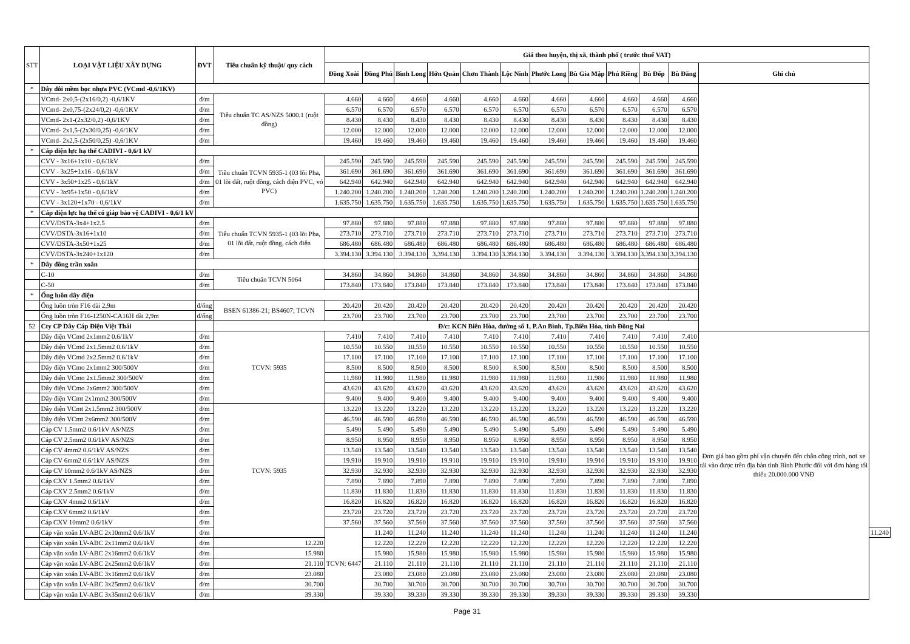| STT | LOẠI VẬT LIỆU XÂY DỰNG | ĐVT | Tiêu chuẩn kỹ thuật/ quy cách | Giá theo huyện, thị xã, thành phố ( trước thuế VAT) | | | | | | | | | | | | |
| --- | --- | --- | --- | --- | --- | --- | --- | --- | --- | --- | --- | --- | --- | --- | --- | --- |
| | | | | Đồng Xoài | Đồng Phú | Bình Long | Hớn Quản | Chơn Thành | Lộc Ninh | Phước Long | Bù Gia Mập | Phú Riềng | Bù Đốp | Bù Đăng | Ghi chú | |
| * | Dây đôi mềm bọc nhựa PVC (VCmd -0,6/1KV) | | | | | | | | | | | | | | | |
| | VCmd- 2x0,5-(2x16/0,2) -0,6/1KV | đ/m | Tiêu chuẩn TC AS/NZS 5000.1 (ruột đồng) | 4.660 | 4.660 | 4.660 | 4.660 | 4.660 | 4.660 | 4.660 | 4.660 | 4.660 | 4.660 | 4.660 | | |
| | VCmd- 2x0,75-(2x24/0,2) -0,6/1KV | đ/m | | 6.570 | 6.570 | 6.570 | 6.570 | 6.570 | 6.570 | 6.570 | 6.570 | 6.570 | 6.570 | 6.570 | | |
| | VCmd- 2x1-(2x32/0,2) -0,6/1KV | đ/m | | 8.430 | 8.430 | 8.430 | 8.430 | 8.430 | 8.430 | 8.430 | 8.430 | 8.430 | 8.430 | 8.430 | | |
| | VCmd- 2x1,5-(2x30/0,25) -0,6/1KV | đ/m | | 12.000 | 12.000 | 12.000 | 12.000 | 12.000 | 12.000 | 12.000 | 12.000 | 12.000 | 12.000 | 12.000 | | |
| | VCmd- 2x2,5-(2x50/0,25) -0,6/1KV | đ/m | | 19.460 | 19.460 | 19.460 | 19.460 | 19.460 | 19.460 | 19.460 | 19.460 | 19.460 | 19.460 | 19.460 | | |
| * | Cáp điện lực hạ thế CADIVI - 0,6/1 kV | | | | | | | | | | | | | | | |
| | CVV - 3x16+1x10 - 0,6/1kV | đ/m | Tiêu chuẩn TCVN 5935-1 (03 lõi Pha, 01 lõi đất, ruột đồng, cách điện PVC, vỏ PVC) | 245.590 | 245.590 | 245.590 | 245.590 | 245.590 | 245.590 | 245.590 | 245.590 | 245.590 | 245.590 | 245.590 | | |
| | CVV - 3x25+1x16 - 0,6/1kV | đ/m | | 361.690 | 361.690 | 361.690 | 361.690 | 361.690 | 361.690 | 361.690 | 361.690 | 361.690 | 361.690 | 361.690 | | |
| | CVV - 3x50+1x25 - 0,6/1kV | đ/m | | 642.940 | 642.940 | 642.940 | 642.940 | 642.940 | 642.940 | 642.940 | 642.940 | 642.940 | 642.940 | 642.940 | | |
| | CVV - 3x95+1x50 - 0,6/1kV | đ/m | | 1.240.200 | 1.240.200 | 1.240.200 | 1.240.200 | 1.240.200 | 1.240.200 | 1.240.200 | 1.240.200 | 1.240.200 | 1.240.200 | 1.240.200 | | |
| | CVV - 3x120+1x70 - 0,6/1kV | đ/m | | 1.635.750 | 1.635.750 | 1.635.750 | 1.635.750 | 1.635.750 | 1.635.750 | 1.635.750 | 1.635.750 | 1.635.750 | 1.635.750 | 1.635.750 | | |
| * | Cáp điện lực hạ thế có giáp bảo vệ CADIVI - 0,6/1 kV | | | | | | | | | | | | | | | |
| | CVV/DSTA-3x4+1x2.5 | đ/m | Tiêu chuẩn TCVN 5935-1 (03 lõi Pha, 01 lõi đất, ruột đồng, cách điện | 97.880 | 97.880 | 97.880 | 97.880 | 97.880 | 97.880 | 97.880 | 97.880 | 97.880 | 97.880 | 97.880 | | |
| | CVV/DSTA-3x16+1x10 | đ/m | | 273.710 | 273.710 | 273.710 | 273.710 | 273.710 | 273.710 | 273.710 | 273.710 | 273.710 | 273.710 | 273.710 | | |
| | CVV/DSTA-3x50+1x25 | đ/m | | 686.480 | 686.480 | 686.480 | 686.480 | 686.480 | 686.480 | 686.480 | 686.480 | 686.480 | 686.480 | 686.480 | | |
| | CVV/DSTA-3x240+1x120 | đ/m | | 3.394.130 | 3.394.130 | 3.394.130 | 3.394.130 | 3.394.130 | 3.394.130 | 3.394.130 | 3.394.130 | 3.394.130 | 3.394.130 | 3.394.130 | | |
| * | Dây đồng trần xoắn | | | | | | | | | | | | | | | |
| | C-10 | đ/m | Tiêu chuẩn TCVN 5064 | 34.860 | 34.860 | 34.860 | 34.860 | 34.860 | 34.860 | 34.860 | 34.860 | 34.860 | 34.860 | 34.860 | | |
| | C-50 | đ/m | | 173.840 | 173.840 | 173.840 | 173.840 | 173.840 | 173.840 | 173.840 | 173.840 | 173.840 | 173.840 | 173.840 | | |
| * | Ống luồn dây điện | | | | | | | | | | | | | | | |
| | Ống luồn tròn F16 dài 2,9m | đ/ống | BSEN 61386-21; BS4607; TCVN | 20.420 | 20.420 | 20.420 | 20.420 | 20.420 | 20.420 | 20.420 | 20.420 | 20.420 | 20.420 | 20.420 | | |
| | Ống luồn tròn F16-1250N-CA16H dài 2,9m | đ/ống | | 23.700 | 23.700 | 23.700 | 23.700 | 23.700 | 23.700 | 23.700 | 23.700 | 23.700 | 23.700 | 23.700 | | |
| 52 | Cty CP Dây Cáp Điện Việt Thái | | Đ/c: KCN Biên Hòa, đường số 1, P.An Bình, Tp.Biên Hòa, tỉnh Đồng Nai | | | | | | | | | | | | | |
| | Dây điện VCmd 2x1mm2 0.6/1kV | đ/m | TCVN: 5935 | 7.410 | 7.410 | 7.410 | 7.410 | 7.410 | 7.410 | 7.410 | 7.410 | 7.410 | 7.410 | 7.410 | Đơn giá bao gồm phí vận chuyển đến chân công trình, nơi xe tải vào được trên địa bàn tỉnh Bình Phước đối với đơn hàng tối thiểu 20.000.000 VNĐ | |
| | Dây điện VCmd 2x1.5mm2 0.6/1kV | đ/m | | 10.550 | 10.550 | 10.550 | 10.550 | 10.550 | 10.550 | 10.550 | 10.550 | 10.550 | 10.550 | 10.550 | | |
| | Dây điện VCmd 2x2.5mm2 0.6/1kV | đ/m | | 17.100 | 17.100 | 17.100 | 17.100 | 17.100 | 17.100 | 17.100 | 17.100 | 17.100 | 17.100 | 17.100 | | |
| | Dây điện VCmo 2x1mm2 300/500V | đ/m | | 8.500 | 8.500 | 8.500 | 8.500 | 8.500 | 8.500 | 8.500 | 8.500 | 8.500 | 8.500 | 8.500 | | |
| | Dây điện VCmo 2x1.5mm2 300/500V | đ/m | | 11.980 | 11.980 | 11.980 | 11.980 | 11.980 | 11.980 | 11.980 | 11.980 | 11.980 | 11.980 | 11.980 | | |
| | Dây điện VCmo 2x6mm2 300/500V | đ/m | | 43.620 | 43.620 | 43.620 | 43.620 | 43.620 | 43.620 | 43.620 | 43.620 | 43.620 | 43.620 | 43.620 | | |
| | Dây điện VCmt 2x1mm2 300/500V | đ/m | | 9.400 | 9.400 | 9.400 | 9.400 | 9.400 | 9.400 | 9.400 | 9.400 | 9.400 | 9.400 | 9.400 | | |
| | Dây điện VCmt 2x1.5mm2 300/500V | đ/m | TCVN: 5935 | 13.220 | 13.220 | 13.220 | 13.220 | 13.220 | 13.220 | 13.220 | 13.220 | 13.220 | 13.220 | 13.220 | | |
| | Dây điện VCmt 2x6mm2 300/500V | đ/m | | 46.590 | 46.590 | 46.590 | 46.590 | 46.590 | 46.590 | 46.590 | 46.590 | 46.590 | 46.590 | 46.590 | | |
| | Cáp CV 1.5mm2 0.6/1kV AS/NZS | đ/m | | 5.490 | 5.490 | 5.490 | 5.490 | 5.490 | 5.490 | 5.490 | 5.490 | 5.490 | 5.490 | 5.490 | | |
| | Cáp CV 2.5mm2 0.6/1kV AS/NZS | đ/m | | 8.950 | 8.950 | 8.950 | 8.950 | 8.950 | 8.950 | 8.950 | 8.950 | 8.950 | 8.950 | 8.950 | | |
| | Cáp CV 4mm2 0.6/1kV AS/NZS | đ/m | | 13.540 | 13.540 | 13.540 | 13.540 | 13.540 | 13.540 | 13.540 | 13.540 | 13.540 | 13.540 | 13.540 | | |
| | Cáp CV 6mm2 0.6/1kV AS/NZS | đ/m | | 19.910 | 19.910 | 19.910 | 19.910 | 19.910 | 19.910 | 19.910 | 19.910 | 19.910 | 19.910 | 19.910 | | |
| | Cáp CV 10mm2 0.6/1kV AS/NZS | đ/m | | 32.930 | 32.930 | 32.930 | 32.930 | 32.930 | 32.930 | 32.930 | 32.930 | 32.930 | 32.930 | 32.930 | | |
| | Cáp CXV 1.5mm2 0.6/1kV | đ/m | | 7.890 | 7.890 | 7.890 | 7.890 | 7.890 | 7.890 | 7.890 | 7.890 | 7.890 | 7.890 | 7.890 | | |
| | Cáp CXV 2.5mm2 0.6/1kV | đ/m | | 11.830 | 11.830 | 11.830 | 11.830 | 11.830 | 11.830 | 11.830 | 11.830 | 11.830 | 11.830 | 11.830 | | |
| | Cáp CXV 4mm2 0.6/1kV | đ/m | | 16.820 | 16.820 | 16.820 | 16.820 | 16.820 | 16.820 | 16.820 | 16.820 | 16.820 | 16.820 | 16.820 | | |
| | Cáp CXV 6mm2 0.6/1kV | đ/m | | 23.720 | 23.720 | 23.720 | 23.720 | 23.720 | 23.720 | 23.720 | 23.720 | 23.720 | 23.720 | 23.720 | | |
| | Cáp CXV 10mm2 0.6/1kV | đ/m | | 37.560 | 37.560 | 37.560 | 37.560 | 37.560 | 37.560 | 37.560 | 37.560 | 37.560 | 37.560 | 37.560 | | |
| | Cáp vặn xoắn LV-ABC 2x10mm2 0.6/1kV | đ/m | | TCVN: 6447 | 11.240 | 11.240 | 11.240 | 11.240 | 11.240 | 11.240 | 11.240 | 11.240 | 11.240 | 11.240 | | 11.240 |
| | Cáp vặn xoắn LV-ABC 2x11mm2 0.6/1kV | đ/m | 12.220 | | 12.220 | 12.220 | 12.220 | 12.220 | 12.220 | 12.220 | 12.220 | 12.220 | 12.220 | 12.220 | | |
| | Cáp vặn xoắn LV-ABC 2x16mm2 0.6/1kV | đ/m | 15.980 | | 15.980 | 15.980 | 15.980 | 15.980 | 15.980 | 15.980 | 15.980 | 15.980 | 15.980 | 15.980 | | |
| | Cáp vặn xoắn LV-ABC 2x25mm2 0.6/1kV | đ/m | 21.110 | | 21.110 | 21.110 | 21.110 | 21.110 | 21.110 | 21.110 | 21.110 | 21.110 | 21.110 | 21.110 | | |
| | Cáp vặn xoắn LV-ABC 3x16mm2 0.6/1kV | đ/m | 23.080 | | 23.080 | 23.080 | 23.080 | 23.080 | 23.080 | 23.080 | 23.080 | 23.080 | 23.080 | 23.080 | | |
| | Cáp vặn xoắn LV-ABC 3x25mm2 0.6/1kV | đ/m | 30.700 | | 30.700 | 30.700 | 30.700 | 30.700 | 30.700 | 30.700 | 30.700 | 30.700 | 30.700 | 30.700 | | |
| | Cáp vặn xoắn LV-ABC 3x35mm2 0.6/1kV | đ/m | 39.330 | | 39.330 | 39.330 | 39.330 | 39.330 | 39.330 | 39.330 | 39.330 | 39.330 | 39.330 | 39.330 | | |
Page 31